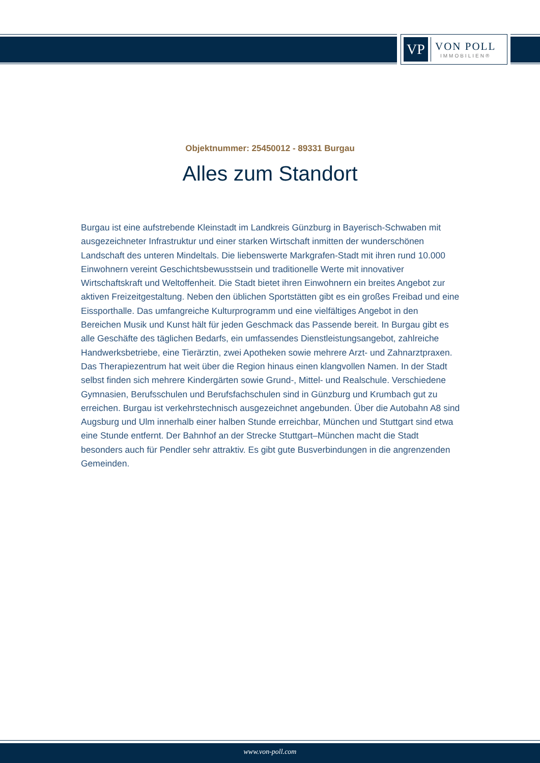VP
VON POLL
IMMOBILIEN®
Objektnummer: 25450012 - 89331 Burgau
Alles zum Standort
Burgau ist eine aufstrebende Kleinstadt im Landkreis Günzburg in Bayerisch-Schwaben mit ausgezeichneter Infrastruktur und einer starken Wirtschaft inmitten der wunderschönen Landschaft des unteren Mindeltals. Die liebenswerte Markgrafen-Stadt mit ihren rund 10.000 Einwohnern vereint Geschichtsbewusstsein und traditionelle Werte mit innovativer Wirtschaftskraft und Weltoffenheit. Die Stadt bietet ihren Einwohnern ein breites Angebot zur aktiven Freizeitgestaltung. Neben den üblichen Sportstätten gibt es ein großes Freibad und eine Eissporthalle. Das umfangreiche Kulturprogramm und eine vielfältiges Angebot in den Bereichen Musik und Kunst hält für jeden Geschmack das Passende bereit. In Burgau gibt es alle Geschäfte des täglichen Bedarfs, ein umfassendes Dienstleistungsangebot, zahlreiche Handwerksbetriebe, eine Tierärztin, zwei Apotheken sowie mehrere Arzt- und Zahnarztpraxen. Das Therapiezentrum hat weit über die Region hinaus einen klangvollen Namen. In der Stadt selbst finden sich mehrere Kindergärten sowie Grund-, Mittel- und Realschule. Verschiedene Gymnasien, Berufsschulen und Berufsfachschulen sind in Günzburg und Krumbach gut zu erreichen. Burgau ist verkehrstechnisch ausgezeichnet angebunden. Über die Autobahn A8 sind Augsburg und Ulm innerhalb einer halben Stunde erreichbar, München und Stuttgart sind etwa eine Stunde entfernt. Der Bahnhof an der Strecke Stuttgart–München macht die Stadt besonders auch für Pendler sehr attraktiv. Es gibt gute Busverbindungen in die angrenzenden Gemeinden.
www.von-poll.com